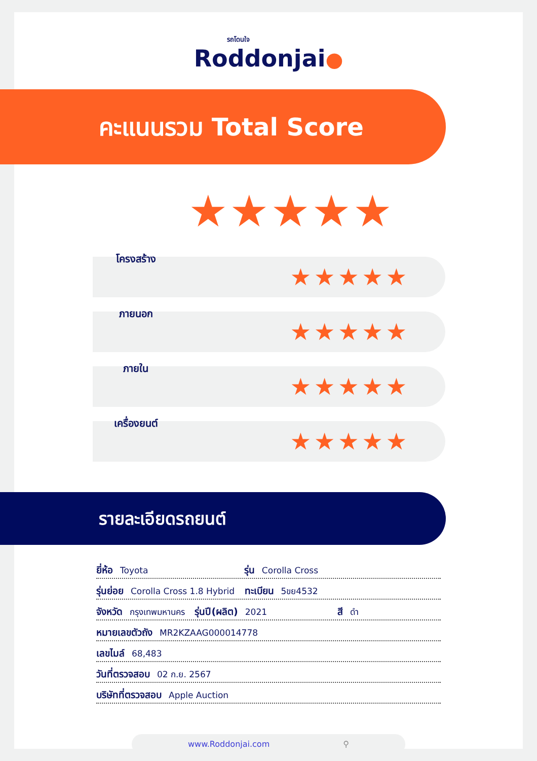รถโดนใจ
Roddonjai●
คะแนนรวม Total Score
★★★★★
โครงสร้าง
★★★★★
ภายนอก
★★★★★
ภายใน
★★★★★
เครื่องยนต์
★★★★★
รายละเอียดรถยนต์
ยี่ห้อ Toyota รุ่น Corolla Cross
รุ่นย่อย Corolla Cross 1.8 Hybrid ทะเบียน 5ขย4532
จังหวัด กรุงเทพมหานคร รุ่นปี(ผลิต) 2021 สี ดำ
หมายเลขตัวถัง MR2KZAAG000014778
เลขไมล์ 68,483
วันที่ตรวจสอบ 02 ก.ย. 2567
บริษัทที่ตรวจสอบ Apple Auction
www.Roddonjai.com ⚲